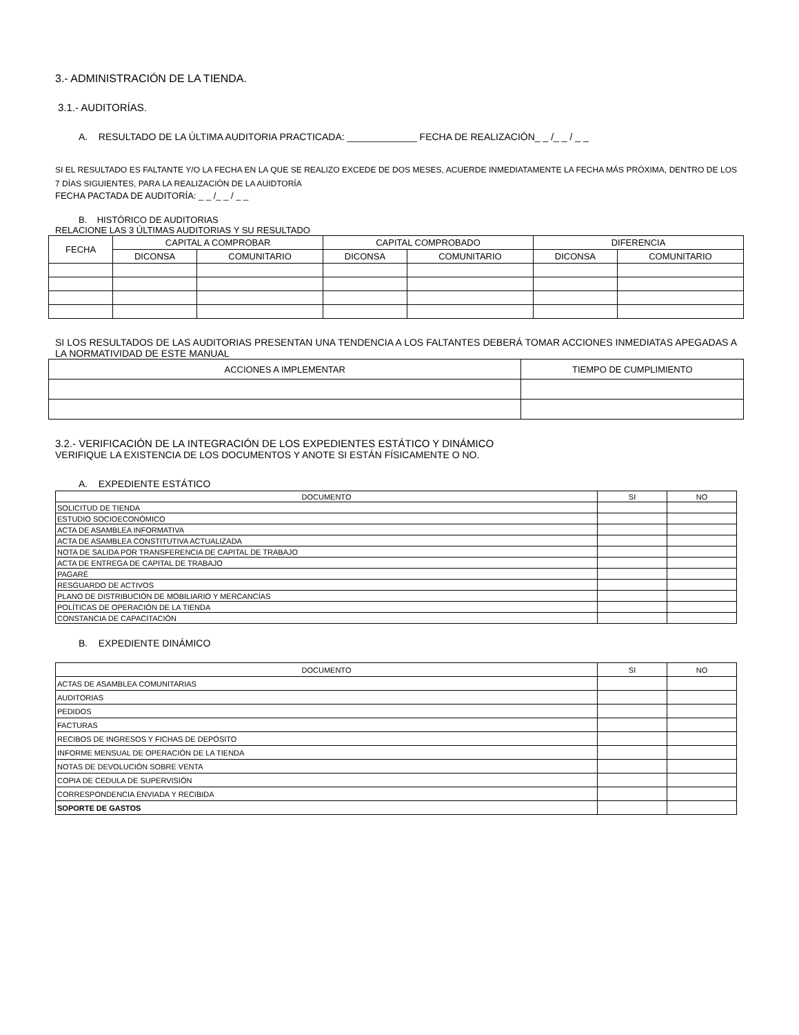3.- ADMINISTRACIÓN DE LA TIENDA.
3.1.- AUDITORÍAS.
A. RESULTADO DE LA ÚLTIMA AUDITORIA PRACTICADA: _____________ FECHA DE REALIZACIÓN_ _ /_ _ / _ _
SI EL RESULTADO ES FALTANTE Y/O LA FECHA EN LA QUE SE REALIZO EXCEDE DE DOS MESES, ACUERDE INMEDIATAMENTE LA FECHA MÁS PRÓXIMA, DENTRO DE LOS 7 DÍAS SIGUIENTES, PARA LA REALIZACIÓN DE LA AUIDTORÍA
FECHA PACTADA DE AUDITORÍA: _ _ /_ _ / _ _
B. HISTÓRICO DE AUDITORIAS
RELACIONE LAS 3 ÚLTIMAS AUDITORIAS Y SU RESULTADO
| FECHA | CAPITAL A COMPROBAR | | CAPITAL COMPROBADO | | DIFERENCIA | |
| --- | --- | --- | --- | --- | --- | --- |
| | DICONSA | COMUNITARIO | DICONSA | COMUNITARIO | DICONSA | COMUNITARIO |
SI LOS RESULTADOS DE LAS AUDITORIAS PRESENTAN UNA TENDENCIA A LOS FALTANTES DEBERÁ TOMAR ACCIONES INMEDIATAS APEGADAS A LA NORMATIVIDAD DE ESTE MANUAL
| ACCIONES A IMPLEMENTAR | TIEMPO DE CUMPLIMIENTO |
| --- | --- |
3.2.- VERIFICACIÓN DE LA INTEGRACIÓN DE LOS EXPEDIENTES ESTÁTICO Y DINÁMICO
VERIFIQUE LA EXISTENCIA DE LOS DOCUMENTOS Y ANOTE SI ESTÁN FÍSICAMENTE O NO.
A. EXPEDIENTE ESTÁTICO
| DOCUMENTO | SI | NO |
| --- | --- | --- |
| SOLICITUD DE TIENDA | | |
| ESTUDIO SOCIOECONÓMICO | | |
| ACTA DE ASAMBLEA INFORMATIVA | | |
| ACTA DE ASAMBLEA CONSTITUTIVA ACTUALIZADA | | |
| NOTA DE SALIDA POR TRANSFERENCIA DE CAPITAL DE TRABAJO | | |
| ACTA DE ENTREGA DE CAPITAL DE TRABAJO | | |
| PAGARÉ | | |
| RESGUARDO DE ACTIVOS | | |
| PLANO DE DISTRIBUCIÓN DE MOBILIARIO Y MERCANCÍAS | | |
| POLÍTICAS DE OPERACIÓN DE LA TIENDA | | |
| CONSTANCIA DE CAPACITACIÓN | | |
B. EXPEDIENTE DINÁMICO
| DOCUMENTO | SI | NO |
| --- | --- | --- |
| ACTAS DE ASAMBLEA COMUNITARIAS | | |
| AUDITORIAS | | |
| PEDIDOS | | |
| FACTURAS | | |
| RECIBOS DE INGRESOS Y FICHAS DE DEPÓSITO | | |
| INFORME MENSUAL DE OPERACIÓN DE LA TIENDA | | |
| NOTAS DE DEVOLUCIÓN SOBRE VENTA | | |
| COPIA DE CEDULA DE SUPERVISIÓN | | |
| CORRESPONDENCIA ENVIADA Y RECIBIDA | | |
| SOPORTE DE GASTOS | | |